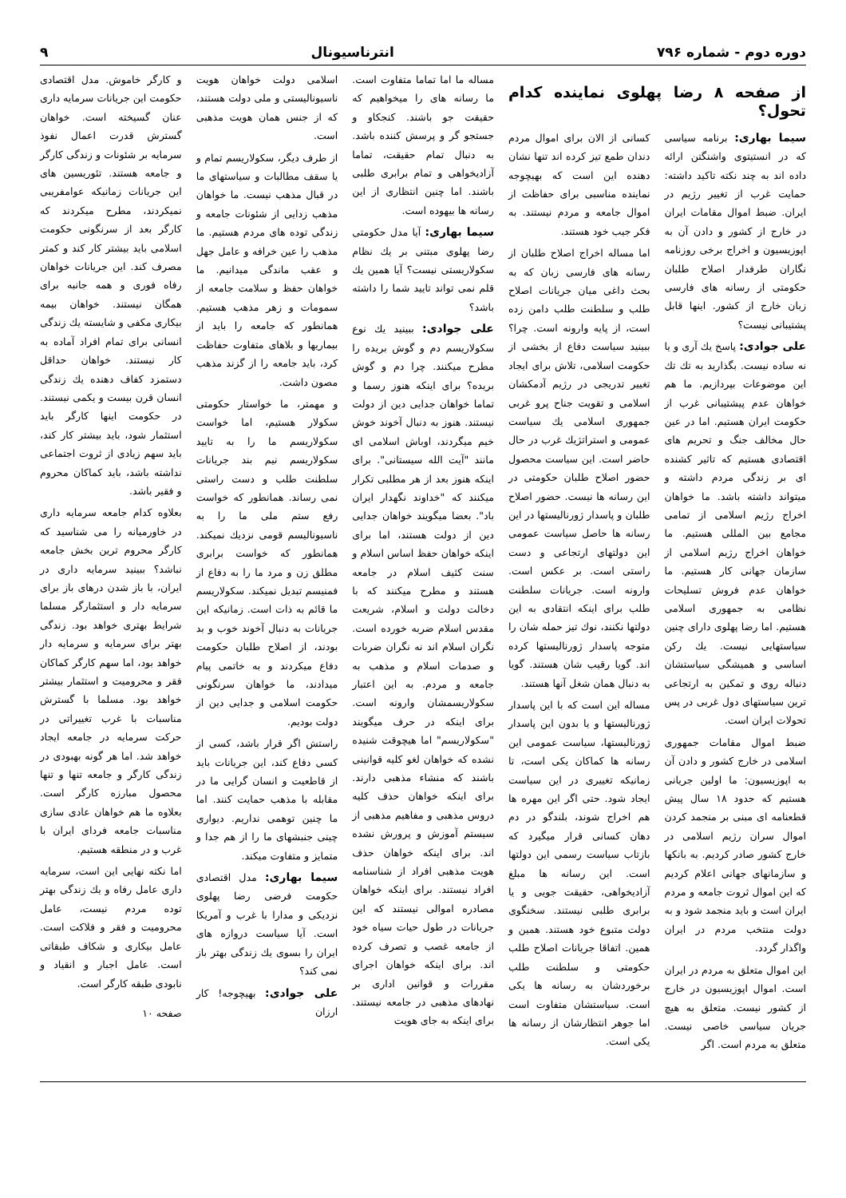دوره دوم - شماره ۷۹۶ انترناسیونال ۹
از صفحه ۸ رضا پهلوی نماینده کدام تحول؟
سیما بهاری: برنامه سیاسی که در انستیتوی واشنگتن ارائه داده اند به چند نکته تاکید داشته: حمایت غرب از تغییر رژیم در ایران. ضبط اموال مقامات ایران در خارج از کشور و دادن آن به اپوزیسیون و اخراج برخی روزنامه نگاران طرفدار اصلاح طلبان حکومتی از رسانه های فارسی زبان خارج از کشور. اینها قابل پشتیبانی نیست؟
علی جوادی: پاسخ یك آری و یا نه ساده نیست. بگذارید به تك تك این موضوعات بپردازیم. ما هم خواهان عدم پیشتیبانی غرب از حکومت ایران هستیم. اما در عین حال مخالف جنگ و تحریم های اقتصادی هستیم که تاثیر کشنده ای بر زندگی مردم داشته و میتواند داشته باشد. ما خواهان اخراج رژیم اسلامی از تمامی مجامع بین المللی هستیم. ما خواهان اخراج رژیم اسلامی از سازمان جهانی کار هستیم. ما خواهان عدم فروش تسلیحات نظامی به جمهوری اسلامی هستیم. اما رضا پهلوی دارای چنین سیاستهایی نیست. یك رکن اساسی و همیشگی سیاستشان دنباله روی و تمکین به ارتجاعی ترین سیاستهای دول غربی در پس تحولات ایران است.
ضبط اموال مقامات جمهوری اسلامی در خارج کشور و دادن آن به اپوزیسیون: ما اولین جریانی هستیم که حدود ۱۸ سال پیش قطعنامه ای مبنی بر منجمد کردن اموال سران رژیم اسلامی در خارج کشور صادر کردیم. به بانکها و سازمانهای جهانی اعلام کردیم که این اموال ثروت جامعه و مردم ایران است و باید منجمد شود و به دولت منتخب مردم در ایران واگذار گردد.
این اموال متعلق به مردم در ایران است. اموال اپوزیسیون در خارج از کشور نیست. متعلق به هیچ جریان سیاسی خاصی نیست. متعلق به مردم است. اگر
کسانی از الان برای اموال مردم دندان طمع تیز کرده اند تنها نشان دهنده این است که بهیچوجه نماینده مناسبی برای حفاظت از اموال جامعه و مردم نیستند. به فکر جیب خود هستند.
اما مساله اخراج اصلاح طلبان از رسانه های فارسی زبان که به بحث داغی میان جریانات اصلاح طلب و سلطنت طلب دامن زده است، از پایه وارونه است. چرا؟ ببینید سیاست دفاع از بخشی از حکومت اسلامی، تلاش برای ایجاد تغییر تدریجی در رژیم آدمکشان اسلامی و تقویت جناح پرو غربی جمهوری اسلامی یك سیاست عمومی و استراتژیك غرب در حال حاضر است. این سیاست محصول حضور اصلاح طلبان حکومتی در این رسانه ها نیست. حضور اصلاح طلبان و پاسدار ژورنالیستها در این رسانه ها حاصل سیاست عمومی این دولتهای ارتجاعی و دست راستی است. بر عکس است. وارونه است. جریانات سلطنت طلب برای اینکه انتقادی به این دولتها نکنند، نوك تیز حمله شان را متوجه پاسدار ژورنالیستها کرده اند. گویا رقیب شان هستند. گویا به دنبال همان شغل آنها هستند.
مساله این است که با این پاسدار ژورنالیستها و یا بدون این پاسدار ژورنالیستها، سیاست عمومی این رسانه ها کماکان یکی است، تا زمانیکه تغییری در این سیاست ایجاد شود. حتی اگر این مهره ها هم اخراج شوند، بلندگو در دم دهان کسانی قرار میگیرد که بازتاب سیاست رسمی این دولتها است. این رسانه ها مبلغ آزادیخواهی، حقیقت جویی و یا برابری طلبی نیستند. سخنگوی دولت متبوع خود هستند. همین و همین. اتفاقا جریانات اصلاح طلب حکومتی و سلطنت طلب برخوردشان به رسانه ها یکی است. سیاستشان متفاوت است اما جوهر انتظارشان از رسانه ها یکی است.
مساله ما اما تماما متفاوت است. ما رسانه های را میخواهیم که حقیقت جو باشند. کنجکاو و جستجو گر و پرسش کننده باشد. به دنبال تمام حقیقت، تماما آزادیخواهی و تمام برابری طلبی باشند. اما چنین انتظاری از این رسانه ها بیهوده است.
سیما بهاری: آیا مدل حکومتی رضا پهلوی مبتنی بر یك نظام سکولاریستی نیست؟ آیا همین یك قلم نمی تواند تایید شما را داشته باشد؟
علی جوادی: ببینید یك نوع سکولاریسم دم و گوش بریده را مطرح میکنند. چرا دم و گوش بریده؟ برای اینکه هنوز رسما و تماما خواهان جدایی دین از دولت نیستند. هنوز به دنبال آخوند خوش خیم میگردند، اوباش اسلامی ای مانند "آیت الله سیستانی". برای اینکه هنوز بعد از هر مطلبی تکرار میکنند که "خداوند نگهدار ایران باد". بعضا میگویند خواهان جدایی دین از دولت هستند، اما برای اینکه خواهان حفظ اساس اسلام و سنت کثیف اسلام در جامعه هستند و مطرح میکنند که با دخالت دولت و اسلام، شریعت مقدس اسلام ضربه خورده است. نگران اسلام اند نه نگران ضربات و صدمات اسلام و مذهب به جامعه و مردم. به این اعتبار سکولاریسمشان وارونه است. برای اینکه در حرف میگویند "سکولاریسم" اما هیچوقت شنیده نشده که خواهان لغو کلیه قوانینی باشند که منشاء مذهبی دارند. برای اینکه خواهان حذف کلیه دروس مذهبی و مفاهیم مذهبی از سیستم آموزش و پرورش نشده اند. برای اینکه خواهان حذف هویت مذهبی افراد از شناسنامه افراد نیستند. برای اینکه خواهان مصادره اموالی نیستند که این جریانات در طول حیات سیاه خود از جامعه غصب و تصرف کرده اند. برای اینکه خواهان اجرای مقررات و قوانین اداری بر نهادهای مذهبی در جامعه نیستند. برای اینکه به جای هویت
اسلامی دولت خواهان هویت ناسیونالیستی و ملی دولت هستند، که از جنس همان هویت مذهبی است.
از طرف دیگر، سکولاریسم تمام و یا سقف مطالبات و سیاستهای ما در قبال مذهب نیست. ما خواهان مذهب زدایی از شئونات جامعه و زندگی توده های مردم هستیم. ما مذهب را عین خرافه و عامل جهل و عقب ماندگی میدانیم. ما خواهان حفظ و سلامت جامعه از سمومات و زهر مذهب هستیم. همانطور که جامعه را باید از بیماریها و بلاهای متفاوت حفاظت کرد، باید جامعه را از گزند مذهب مصون داشت.
و مهمتر، ما خواستار حکومتی سکولار هستیم، اما خواست سکولاریسم ما را به تایید سکولاریسم نیم بند جریانات سلطنت طلب و دست راستی نمی رساند. همانطور که خواست رفع ستم ملی ما را به ناسیونالیسم قومی نزدیك نمیکند. همانطور که خواست برابری مطلق زن و مرد ما را به دفاع از فمنیسم تبدیل نمیکند. سکولاریسم ما قائم به ذات است. زمانیکه این جریانات به دنبال آخوند خوب و بد بودند، از اصلاح طلبان حکومت دفاع میکردند و به خاتمی پیام میدادند، ما خواهان سرنگونی حکومت اسلامی و جدایی دین از دولت بودیم.
راستش اگر قرار باشد، کسی از کسی دفاع کند، این جریانات باید از قاطعیت و انسان گرایی ما در مقابله با مذهب حمایت کنند. اما ما چنین توهمی نداریم. دیواری چینی جنبشهای ما را از هم جدا و متمایز و متفاوت میکند.
سیما بهاری: مدل اقتصادی حکومت فرضی رضا پهلوی نزدیکی و مدارا با غرب و آمریکا است. آیا سیاست دروازه های ایران را بسوی یك زندگی بهتر باز نمی کند؟
علی جوادی: بهیچوجه! کار ارزان
و کارگر خاموش. مدل اقتصادی حکومت این جریانات سرمایه داری عنان گسیخته است. خواهان گسترش قدرت اعمال نفوذ سرمایه بر شئونات و زندگی کارگر و جامعه هستند. تئوریسین های این جریانات زمانیکه عوامفریبی نمیکردند، مطرح میکردند که کارگر بعد از سرنگونی حکومت اسلامی باید بیشتر کار کند و کمتر مصرف کند. این جریانات خواهان رفاه فوری و همه جانبه برای همگان نیستند. خواهان بیمه بیکاری مکفی و شایسته یك زندگی انسانی برای تمام افراد آماده به کار نیستند. خواهان حداقل دستمزد کفاف دهنده یك زندگی انسان قرن بیست و یکمی نیستند. در حکومت اینها کارگر باید استثمار شود، باید بیشتر کار کند، باید سهم زیادی از ثروت اجتماعی نداشته باشد، باید کماکان محروم و فقیر باشد.
بعلاوه کدام جامعه سرمایه داری در خاورمیانه را می شناسید که کارگر محروم ترین بخش جامعه نباشد؟ ببینید سرمایه داری در ایران، با باز شدن درهای باز برای سرمایه دار و استثمارگر مسلما شرایط بهتری خواهد بود. زندگی بهتر برای سرمایه و سرمایه دار خواهد بود، اما سهم کارگر کماکان فقر و محرومیت و استثمار بیشتر خواهد بود. مسلما با گسترش مناسبات با غرب تغییراتی در حرکت سرمایه در جامعه ایجاد خواهد شد. اما هر گونه بهبودی در زندگی کارگر و جامعه تنها و تنها محصول مبارزه کارگر است. بعلاوه ما هم خواهان عادی سازی مناسبات جامعه فردای ایران با غرب و در منطقه هستیم.
اما نکته نهایی این است، سرمایه داری عامل رفاه و یك زندگی بهتر توده مردم نیست، عامل محرومیت و فقر و فلاکت است. عامل بیکاری و شکاف طبقاتی است. عامل اجبار و انقیاد و نابودی طبقه کارگر است.
صفحه ۱۰